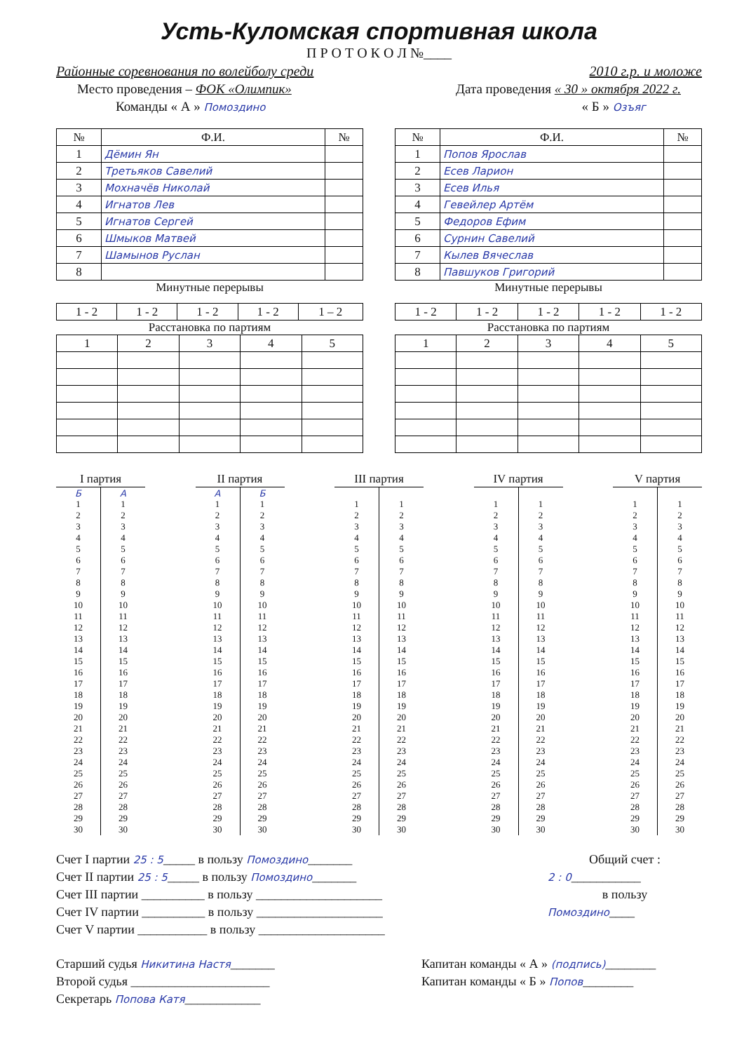Усть-Куломская спортивная школа
П Р О Т О К О Л №____
Районные соревнования по волейболу среди 2010 г.р. и моложе
Место проведения – ФОК «Олимпик» Дата проведения « 30 » октября 2022 г.
Команды « А » Помоздино « Б » Озъяг
| № | Ф.И. | № |
| --- | --- | --- |
| 1 | Дёмин Ян | |
| 2 | Третьяков Савелий | |
| 3 | Мохначёв Николай | |
| 4 | Игнатов Лев | |
| 5 | Игнатов Сергей | |
| 6 | Шмыков Матвей | |
| 7 | Шамынов Руслан | |
| 8 | | |
Минутные перерывы
| 1 - 2 | 1 - 2 | 1 - 2 | 1 - 2 | 1 – 2 |
Расстановка по партиям
| 1 | 2 | 3 | 4 | 5 |
| № | Ф.И. | № |
| --- | --- | --- |
| 1 | Попов Ярослав | |
| 2 | Есев Ларион | |
| 3 | Есев Илья | |
| 4 | Гевейлер Артём | |
| 5 | Федоров Ефим | |
| 6 | Сурнин Савелий | |
| 7 | Кылев Вячеслав | |
| 8 | Павшуков Григорий | |
Минутные перерывы
| 1 - 2 | 1 - 2 | 1 - 2 | 1 - 2 | 1 - 2 |
Расстановка по партиям
| 1 | 2 | 3 | 4 | 5 |
| I партия | |
| --- | --- |
| Б | А |
| 1 | 1 |
| 2 | 2 |
| 3 | 3 |
| 4 | 4 |
| 5 | 5 |
| 6 | 6 |
| 7 | 7 |
| 8 | 8 |
| 9 | 9 |
| 10 | 10 |
| 11 | 11 |
| 12 | 12 |
| 13 | 13 |
| 14 | 14 |
| 15 | 15 |
| 16 | 16 |
| 17 | 17 |
| 18 | 18 |
| 19 | 19 |
| 20 | 20 |
| 21 | 21 |
| 22 | 22 |
| 23 | 23 |
| 24 | 24 |
| 25 | 25 |
| 26 | 26 |
| 27 | 27 |
| 28 | 28 |
| 29 | 29 |
| 30 | 30 |
| II партия | |
| --- | --- |
| А | Б |
| 1 | 1 |
| 2 | 2 |
| 3 | 3 |
| 4 | 4 |
| 5 | 5 |
| 6 | 6 |
| 7 | 7 |
| 8 | 8 |
| 9 | 9 |
| 10 | 10 |
| 11 | 11 |
| 12 | 12 |
| 13 | 13 |
| 14 | 14 |
| 15 | 15 |
| 16 | 16 |
| 17 | 17 |
| 18 | 18 |
| 19 | 19 |
| 20 | 20 |
| 21 | 21 |
| 22 | 22 |
| 23 | 23 |
| 24 | 24 |
| 25 | 25 |
| 26 | 26 |
| 27 | 27 |
| 28 | 28 |
| 29 | 29 |
| 30 | 30 |
| III партия | |
| --- | --- |
| 1 | 1 |
| 2 | 2 |
| 3 | 3 |
| 4 | 4 |
| 5 | 5 |
| 6 | 6 |
| 7 | 7 |
| 8 | 8 |
| 9 | 9 |
| 10 | 10 |
| 11 | 11 |
| 12 | 12 |
| 13 | 13 |
| 14 | 14 |
| 15 | 15 |
| 16 | 16 |
| 17 | 17 |
| 18 | 18 |
| 19 | 19 |
| 20 | 20 |
| 21 | 21 |
| 22 | 22 |
| 23 | 23 |
| 24 | 24 |
| 25 | 25 |
| 26 | 26 |
| 27 | 27 |
| 28 | 28 |
| 29 | 29 |
| 30 | 30 |
| IV партия | |
| --- | --- |
| 1 | 1 |
| 2 | 2 |
| 3 | 3 |
| 4 | 4 |
| 5 | 5 |
| 6 | 6 |
| 7 | 7 |
| 8 | 8 |
| 9 | 9 |
| 10 | 10 |
| 11 | 11 |
| 12 | 12 |
| 13 | 13 |
| 14 | 14 |
| 15 | 15 |
| 16 | 16 |
| 17 | 17 |
| 18 | 18 |
| 19 | 19 |
| 20 | 20 |
| 21 | 21 |
| 22 | 22 |
| 23 | 23 |
| 24 | 24 |
| 25 | 25 |
| 26 | 26 |
| 27 | 27 |
| 28 | 28 |
| 29 | 29 |
| 30 | 30 |
| V партия | |
| --- | --- |
| 1 | 1 |
| 2 | 2 |
| 3 | 3 |
| 4 | 4 |
| 5 | 5 |
| 6 | 6 |
| 7 | 7 |
| 8 | 8 |
| 9 | 9 |
| 10 | 10 |
| 11 | 11 |
| 12 | 12 |
| 13 | 13 |
| 14 | 14 |
| 15 | 15 |
| 16 | 16 |
| 17 | 17 |
| 18 | 18 |
| 19 | 19 |
| 20 | 20 |
| 21 | 21 |
| 22 | 22 |
| 23 | 23 |
| 24 | 24 |
| 25 | 25 |
| 26 | 26 |
| 27 | 27 |
| 28 | 28 |
| 29 | 29 |
| 30 | 30 |
Счет I партии 25 : 5_____ в пользу Помоздино_______
Счет II партии 25 : 5_____ в пользу Помоздино_______
Счет III партии __________ в пользу ____________________
Счет IV партии __________ в пользу ____________________
Счет V партии ___________ в пользу ____________________
Общий счет :
2 : 0___________
в пользу
Помоздино____
Старший судья Никитина Настя_______
Второй судья ______________________
Секретарь Попова Катя____________
Капитан команды « А » (подпись)________
Капитан команды « Б » Попов________